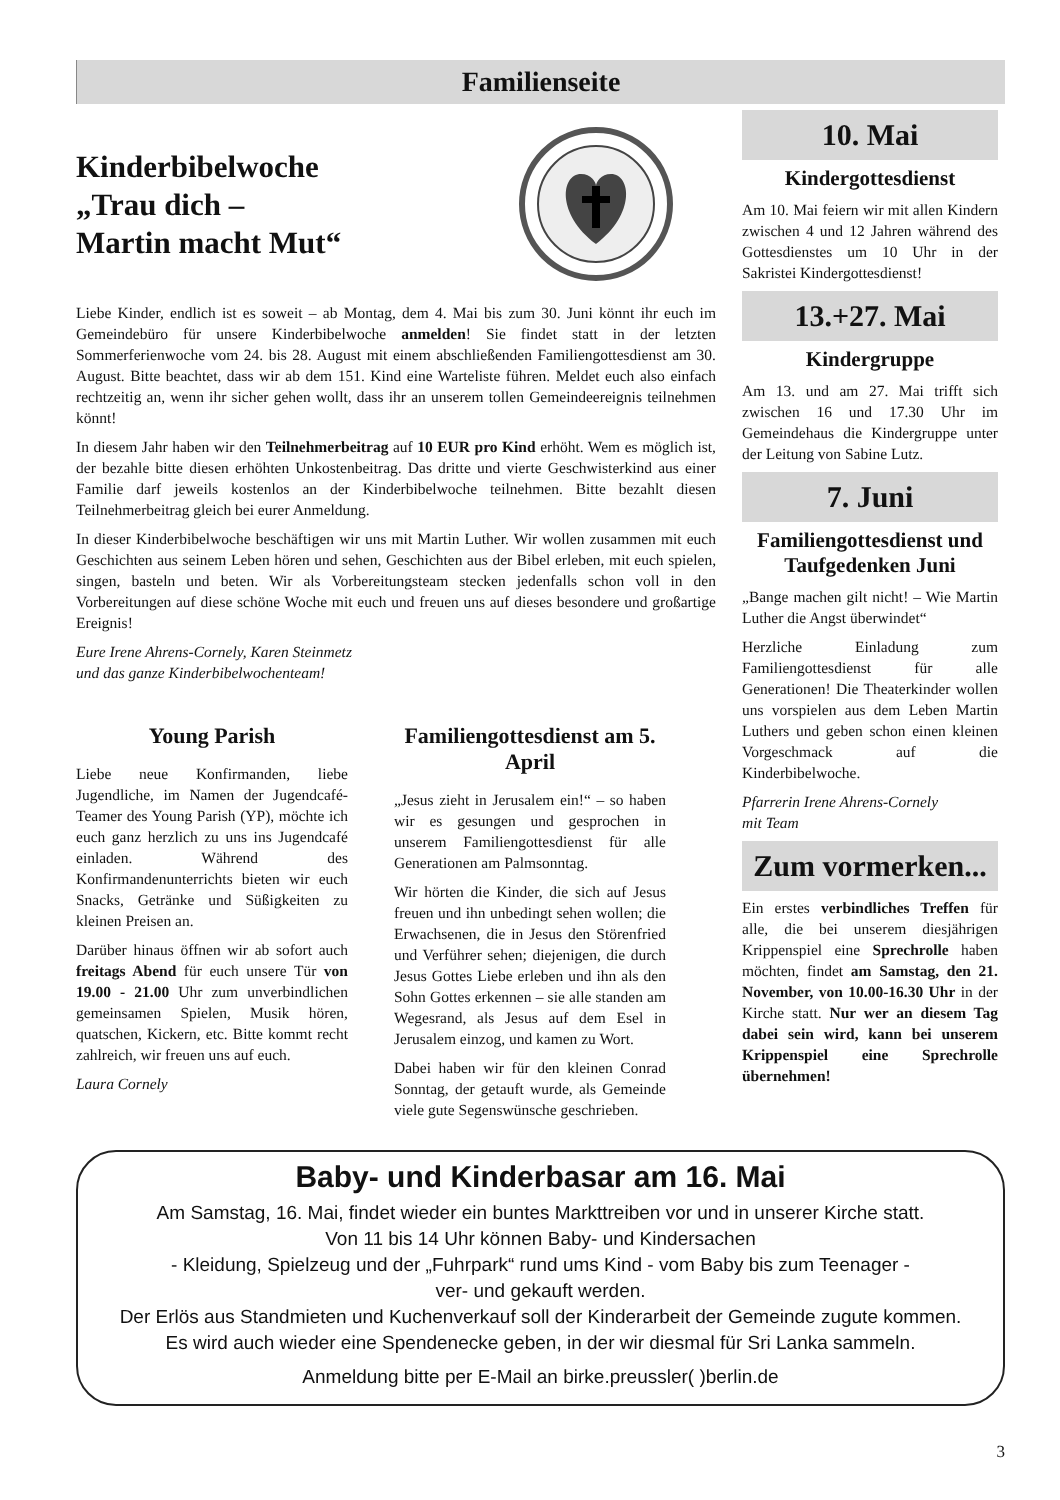Familienseite
Kinderbibelwoche
„Trau dich –
Martin macht Mut“
Liebe Kinder, endlich ist es soweit – ab Montag, dem 4. Mai bis zum 30. Juni könnt ihr euch im Gemeindebüro für unsere Kinderbibelwoche anmelden! Sie findet statt in der letzten Sommerferienwoche vom 24. bis 28. August mit einem abschließenden Familiengottesdienst am 30. August. Bitte beachtet, dass wir ab dem 151. Kind eine Warteliste führen. Meldet euch also einfach rechtzeitig an, wenn ihr sicher gehen wollt, dass ihr an unserem tollen Gemeindeereignis teilnehmen könnt!
In diesem Jahr haben wir den Teilnehmerbeitrag auf 10 EUR pro Kind erhöht. Wem es möglich ist, der bezahle bitte diesen erhöhten Unkostenbeitrag. Das dritte und vierte Geschwisterkind aus einer Familie darf jeweils kostenlos an der Kinderbibelwoche teilnehmen. Bitte bezahlt diesen Teilnehmerbeitrag gleich bei eurer Anmeldung.
In dieser Kinderbibelwoche beschäftigen wir uns mit Martin Luther. Wir wollen zusammen mit euch Geschichten aus seinem Leben hören und sehen, Geschichten aus der Bibel erleben, mit euch spielen, singen, basteln und beten. Wir als Vorbereitungsteam stecken jedenfalls schon voll in den Vorbereitungen auf diese schöne Woche mit euch und freuen uns auf dieses besondere und großartige Ereignis!
Eure Irene Ahrens-Cornely, Karen Steinmetz
und das ganze Kinderbibelwochenteam!
Young Parish
Liebe neue Konfirmanden, liebe Jugendliche, im Namen der Jugendcafé-Teamer des Young Parish (YP), möchte ich euch ganz herzlich zu uns ins Jugendcafé einladen. Während des Konfirmandenunterrichts bieten wir euch Snacks, Getränke und Süßigkeiten zu kleinen Preisen an.
Darüber hinaus öffnen wir ab sofort auch freitags Abend für euch unsere Tür von 19.00 - 21.00 Uhr zum unverbindlichen gemeinsamen Spielen, Musik hören, quatschen, Kickern, etc. Bitte kommt recht zahlreich, wir freuen uns auf euch.
Laura Cornely
Familiengottesdienst am 5. April
„Jesus zieht in Jerusalem ein!“ – so haben wir es gesungen und gesprochen in unserem Familiengottesdienst für alle Generationen am Palmsonntag.
Wir hörten die Kinder, die sich auf Jesus freuen und ihn unbedingt sehen wollen; die Erwachsenen, die in Jesus den Störenfried und Verführer sehen; diejenigen, die durch Jesus Gottes Liebe erleben und ihn als den Sohn Gottes erkennen – sie alle standen am Wegesrand, als Jesus auf dem Esel in Jerusalem einzog, und kamen zu Wort.
Dabei haben wir für den kleinen Conrad Sonntag, der getauft wurde, als Gemeinde viele gute Segenswünsche geschrieben.
10. Mai
Kindergottesdienst
Am 10. Mai feiern wir mit allen Kindern zwischen 4 und 12 Jahren während des Gottesdienstes um 10 Uhr in der Sakristei Kindergottesdienst!
13.+27. Mai
Kindergruppe
Am 13. und am 27. Mai trifft sich zwischen 16 und 17.30 Uhr im Gemeindehaus die Kindergruppe unter der Leitung von Sabine Lutz.
7. Juni
Familiengottesdienst und Taufgedenken Juni
„Bange machen gilt nicht! – Wie Martin Luther die Angst überwindet“
Herzliche Einladung zum Familiengottesdienst für alle Generationen! Die Theaterkinder wollen uns vorspielen aus dem Leben Martin Luthers und geben schon einen kleinen Vorgeschmack auf die Kinderbibelwoche.
Pfarrerin Irene Ahrens-Cornely
mit Team
Zum vormerken...
Ein erstes verbindliches Treffen für alle, die bei unserem diesjährigen Krippenspiel eine Sprechrolle haben möchten, findet am Samstag, den 21. November, von 10.00-16.30 Uhr in der Kirche statt. Nur wer an diesem Tag dabei sein wird, kann bei unserem Krippenspiel eine Sprechrolle übernehmen!
Baby- und Kinderbasar am 16. Mai
Am Samstag, 16. Mai, findet wieder ein buntes Markttreiben vor und in unserer Kirche statt.
Von 11 bis 14 Uhr können Baby- und Kindersachen
- Kleidung, Spielzeug und der „Fuhrpark“ rund ums Kind - vom Baby bis zum Teenager -
ver- und gekauft werden.
Der Erlös aus Standmieten und Kuchenverkauf soll der Kinderarbeit der Gemeinde zugute kommen.
Es wird auch wieder eine Spendenecke geben, in der wir diesmal für Sri Lanka sammeln.
Anmeldung bitte per E-Mail an birke.preussler( )berlin.de
3